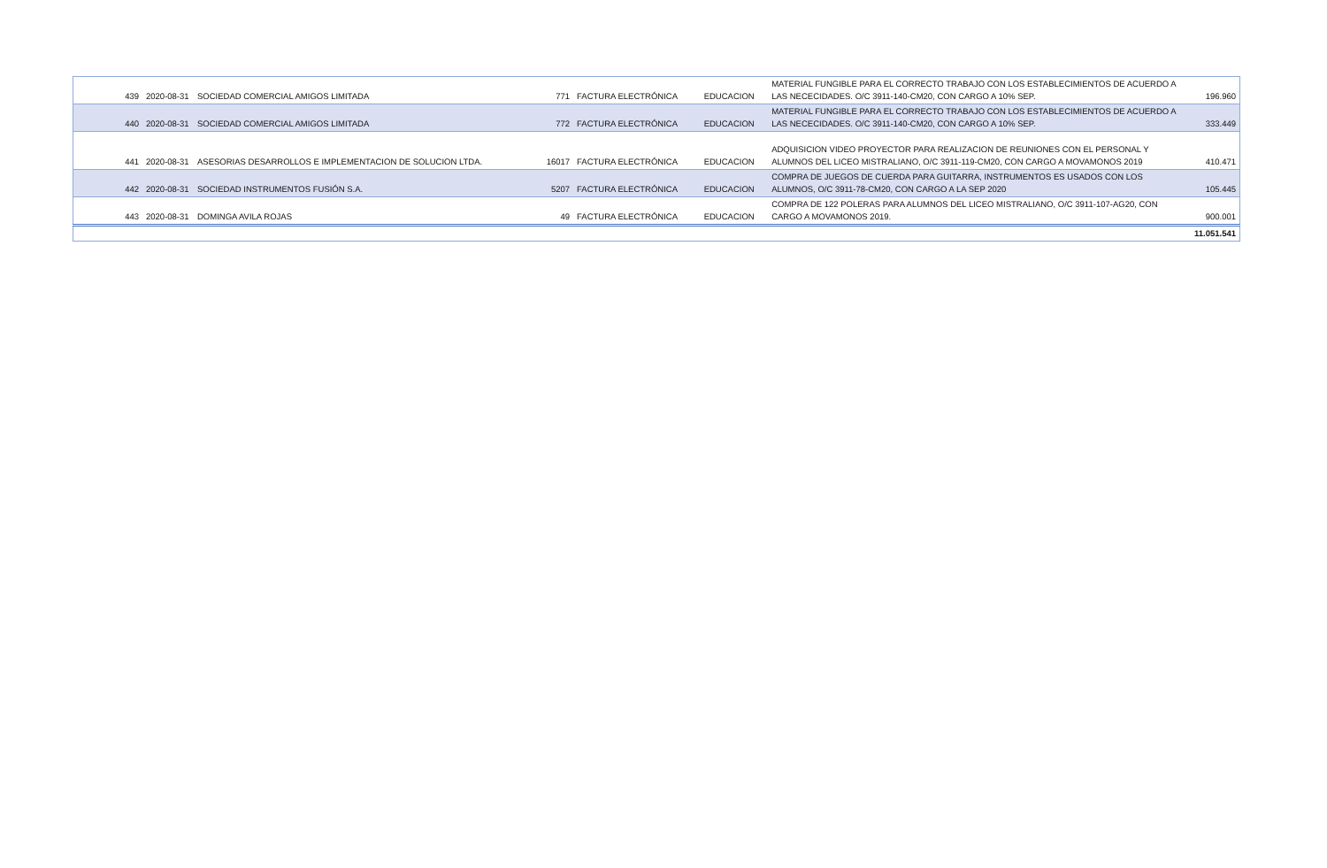| 439 | 2020-08-31 | SOCIEDAD COMERCIAL AMIGOS LIMITADA | 771 | FACTURA ELECTRÓNICA | EDUCACION | MATERIAL FUNGIBLE PARA EL CORRECTO TRABAJO CON LOS ESTABLECIMIENTOS DE ACUERDO A LAS NECECIDADES. O/C 3911-140-CM20, CON CARGO A 10% SEP. | 196.960 |
| 440 | 2020-08-31 | SOCIEDAD COMERCIAL AMIGOS LIMITADA | 772 | FACTURA ELECTRÓNICA | EDUCACION | MATERIAL FUNGIBLE PARA EL CORRECTO TRABAJO CON LOS ESTABLECIMIENTOS DE ACUERDO A LAS NECECIDADES. O/C 3911-140-CM20, CON CARGO A 10% SEP. | 333.449 |
| 441 | 2020-08-31 | ASESORIAS DESARROLLOS E IMPLEMENTACION DE SOLUCION LTDA. | 16017 | FACTURA ELECTRÓNICA | EDUCACION | ADQUISICION VIDEO PROYECTOR PARA REALIZACION DE REUNIONES CON EL PERSONAL Y ALUMNOS DEL LICEO MISTRALIANO, O/C 3911-119-CM20, CON CARGO A MOVAMONOS 2019 | 410.471 |
| 442 | 2020-08-31 | SOCIEDAD INSTRUMENTOS FUSIÓN S.A. | 5207 | FACTURA ELECTRÓNICA | EDUCACION | COMPRA DE JUEGOS DE CUERDA PARA GUITARRA, INSTRUMENTOS ES USADOS CON LOS ALUMNOS, O/C 3911-78-CM20, CON CARGO A LA SEP 2020 | 105.445 |
| 443 | 2020-08-31 | DOMINGA AVILA ROJAS | 49 | FACTURA ELECTRÓNICA | EDUCACION | COMPRA DE 122 POLERAS PARA ALUMNOS DEL LICEO MISTRALIANO, O/C 3911-107-AG20, CON CARGO A MOVAMONOS 2019. | 900.001 |
| | | | | | | | 11.051.541 |